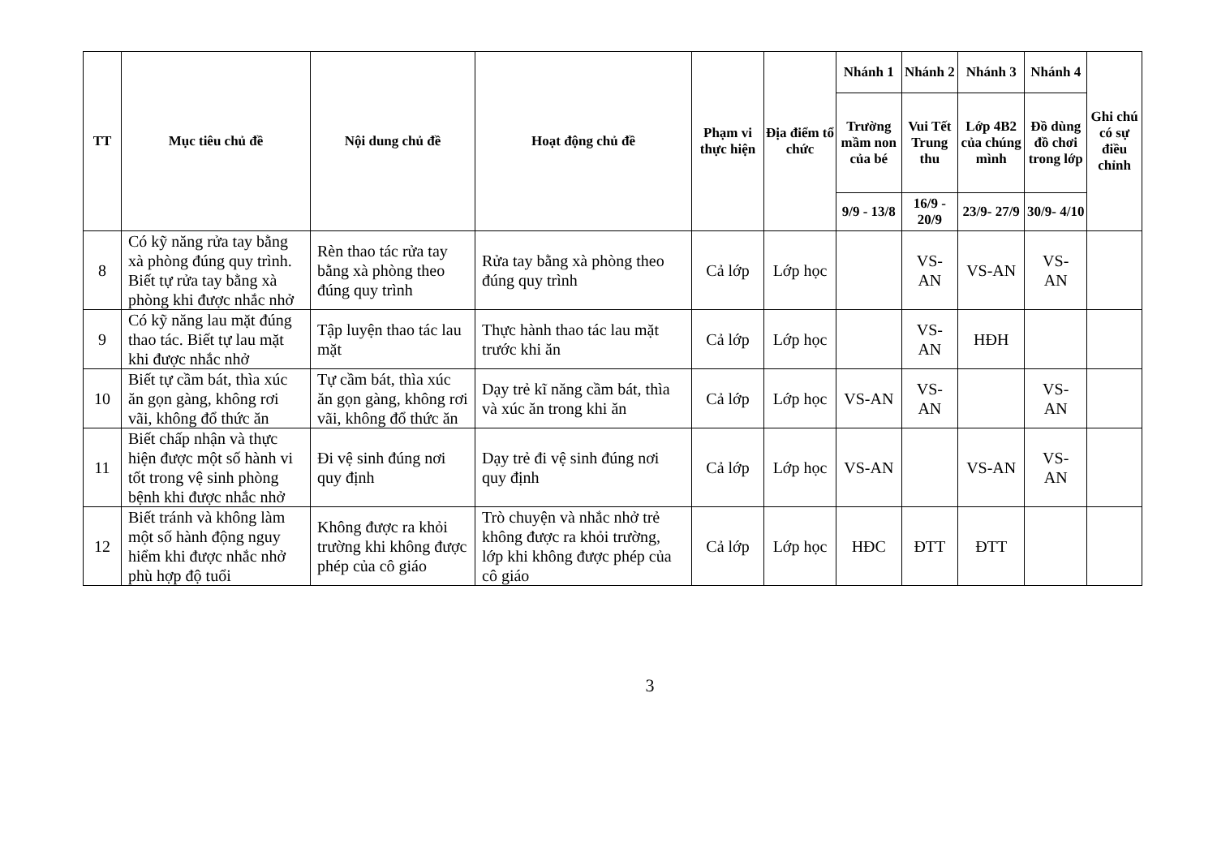| TT | Mục tiêu chủ đề | Nội dung chủ đề | Hoạt động chủ đề | Phạm vi thực hiện | Địa điểm tổ chức | Nhánh 1 | Nhánh 2 | Nhánh 3 | Nhánh 4 | Ghi chú có sự điều chỉnh |
| --- | --- | --- | --- | --- | --- | --- | --- | --- | --- | --- |
| | | | | | | Trường mầm non của bé | Vui Tết Trung thu | Lớp 4B2 của chúng mình | Đồ dùng đồ chơi trong lớp | |
| | | | | | | 9/9 - 13/8 | 16/9 - 20/9 | 23/9- 27/9 | 30/9- 4/10 | |
| 8 | Có kỹ năng rửa tay bằng xà phòng đúng quy trình. Biết tự rửa tay bằng xà phòng khi được nhắc nhở | Rèn thao tác rửa tay bằng xà phòng theo đúng quy trình | Rửa tay bằng xà phòng theo đúng quy trình | Cả lớp | Lớp học | | VS-AN | VS-AN | VS-AN | |
| 9 | Có kỹ năng lau mặt đúng thao tác. Biết tự lau mặt khi được nhắc nhở | Tập luyện thao tác lau mặt | Thực hành thao tác lau mặt trước khi ăn | Cả lớp | Lớp học | | VS-AN | HĐH | | |
| 10 | Biết tự cầm bát, thìa xúc ăn gọn gàng, không rơi vãi, không đổ thức ăn | Tự cầm bát, thìa xúc ăn gọn gàng, không rơi vãi, không đổ thức ăn | Dạy trẻ kĩ năng cầm bát, thìa và xúc ăn trong khi ăn | Cả lớp | Lớp học | VS-AN | VS-AN | | VS-AN | |
| 11 | Biết chấp nhận và thực hiện được một số hành vi tốt trong vệ sinh phòng bệnh khi được nhắc nhở | Đi vệ sinh đúng nơi quy định | Dạy trẻ đi vệ sinh đúng nơi quy định | Cả lớp | Lớp học | VS-AN | | VS-AN | VS-AN | |
| 12 | Biết tránh và không làm một số hành động nguy hiểm khi được nhắc nhở phù hợp độ tuổi | Không được ra khỏi trường khi không được phép của cô giáo | Trò chuyện và nhắc nhở trẻ không được ra khỏi trường, lớp khi không được phép của cô giáo | Cả lớp | Lớp học | HĐC | ĐTT | ĐTT | | |
3